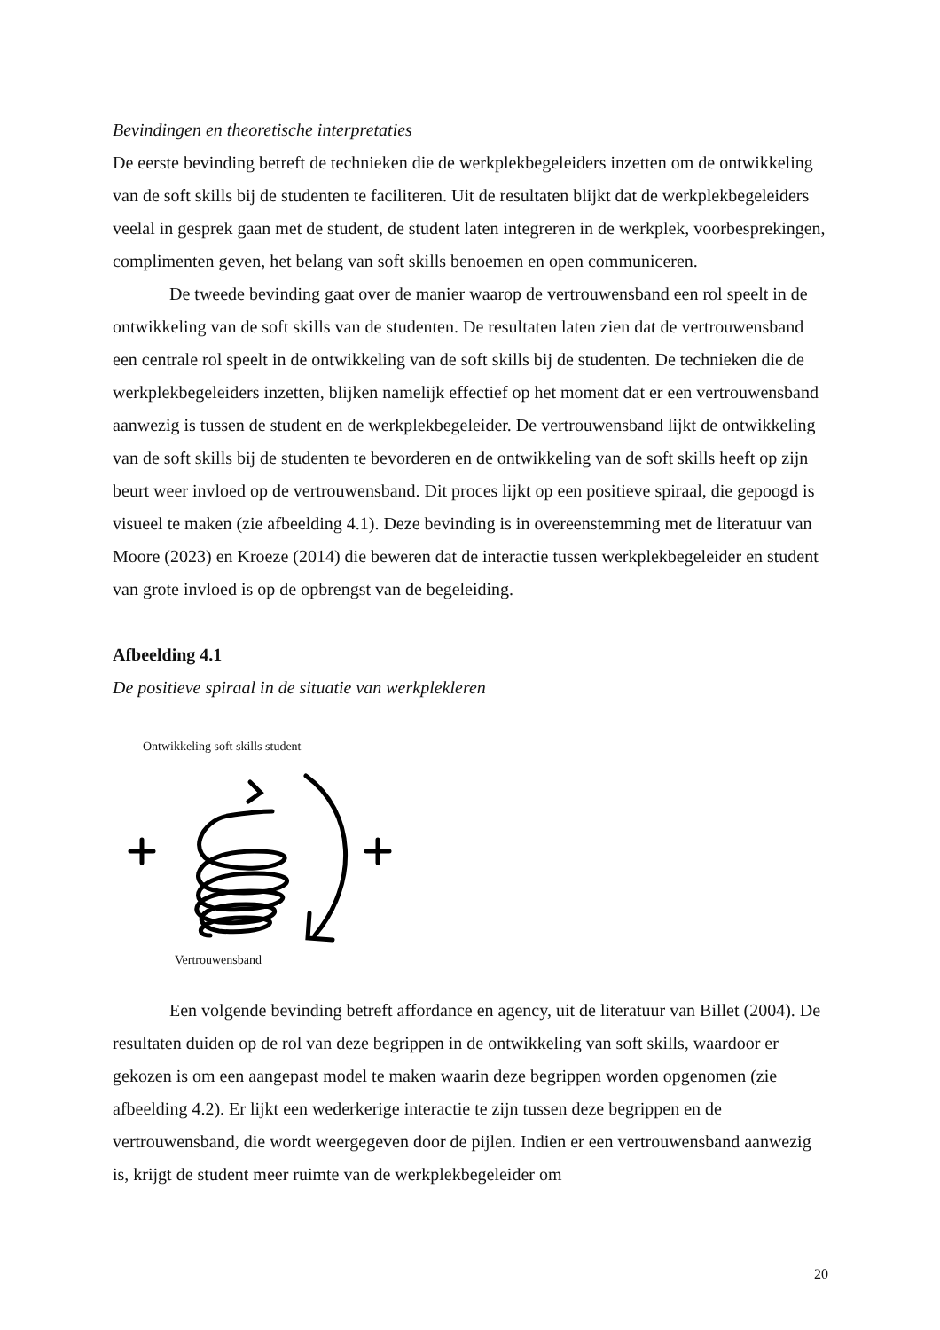Bevindingen en theoretische interpretaties
De eerste bevinding betreft de technieken die de werkplekbegeleiders inzetten om de ontwikkeling van de soft skills bij de studenten te faciliteren. Uit de resultaten blijkt dat de werkplekbegeleiders veelal in gesprek gaan met de student, de student laten integreren in de werkplek, voorbesprekingen, complimenten geven, het belang van soft skills benoemen en open communiceren.
De tweede bevinding gaat over de manier waarop de vertrouwensband een rol speelt in de ontwikkeling van de soft skills van de studenten. De resultaten laten zien dat de vertrouwensband een centrale rol speelt in de ontwikkeling van de soft skills bij de studenten. De technieken die de werkplekbegeleiders inzetten, blijken namelijk effectief op het moment dat er een vertrouwensband aanwezig is tussen de student en de werkplekbegeleider. De vertrouwensband lijkt de ontwikkeling van de soft skills bij de studenten te bevorderen en de ontwikkeling van de soft skills heeft op zijn beurt weer invloed op de vertrouwensband. Dit proces lijkt op een positieve spiraal, die gepoogd is visueel te maken (zie afbeelding 4.1). Deze bevinding is in overeenstemming met de literatuur van Moore (2023) en Kroeze (2014) die beweren dat de interactie tussen werkplekbegeleider en student van grote invloed is op de opbrengst van de begeleiding.
Afbeelding 4.1
De positieve spiraal in de situatie van werkplekleren
Ontwikkeling soft skills student
Vertrouwensband
Een volgende bevinding betreft affordance en agency, uit de literatuur van Billet (2004). De resultaten duiden op de rol van deze begrippen in de ontwikkeling van soft skills, waardoor er gekozen is om een aangepast model te maken waarin deze begrippen worden opgenomen (zie afbeelding 4.2). Er lijkt een wederkerige interactie te zijn tussen deze begrippen en de vertrouwensband, die wordt weergegeven door de pijlen. Indien er een vertrouwensband aanwezig is, krijgt de student meer ruimte van de werkplekbegeleider om
20